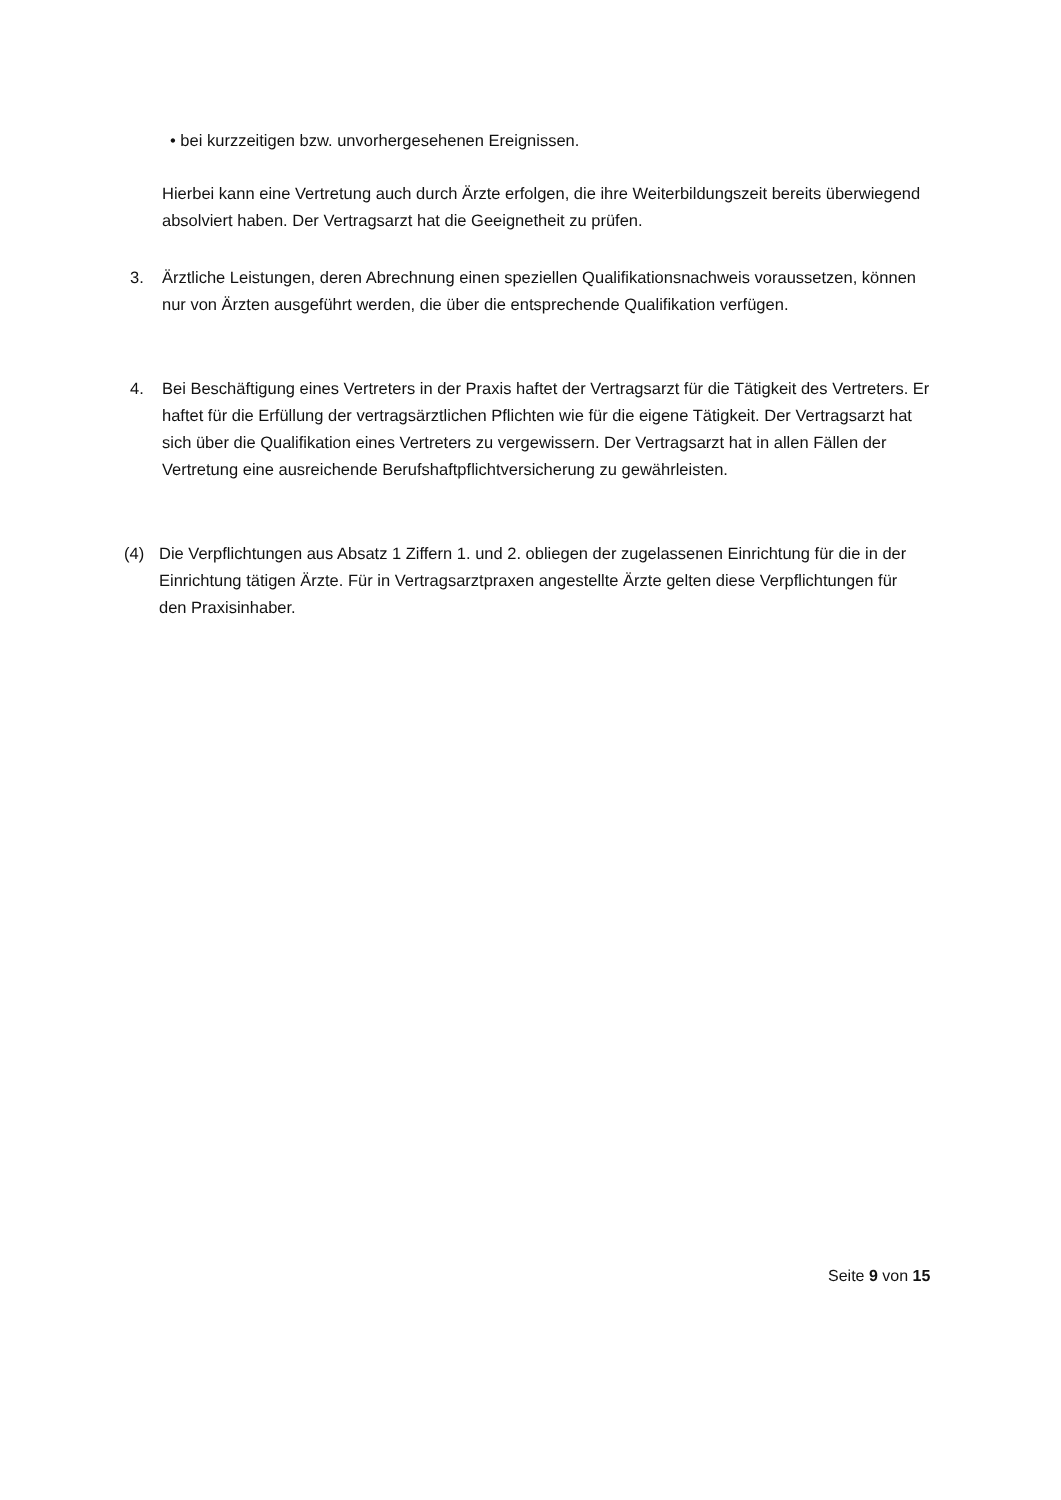• bei kurzzeitigen bzw. unvorhergesehenen Ereignissen.
Hierbei kann eine Vertretung auch durch Ärzte erfolgen, die ihre Weiterbildungszeit bereits überwiegend absolviert haben. Der Vertragsarzt hat die Geeignetheit zu prüfen.
3. Ärztliche Leistungen, deren Abrechnung einen speziellen Qualifikationsnachweis voraussetzen, können nur von Ärzten ausgeführt werden, die über die entsprechende Qualifikation verfügen.
4. Bei Beschäftigung eines Vertreters in der Praxis haftet der Vertragsarzt für die Tätigkeit des Vertreters. Er haftet für die Erfüllung der vertragsärztlichen Pflichten wie für die eigene Tätigkeit. Der Vertragsarzt hat sich über die Qualifikation eines Vertreters zu vergewissern. Der Vertragsarzt hat in allen Fällen der Vertretung eine ausreichende Berufshaftpflichtversicherung zu gewährleisten.
(4) Die Verpflichtungen aus Absatz 1 Ziffern 1. und 2. obliegen der zugelassenen Einrichtung für die in der Einrichtung tätigen Ärzte. Für in Vertragsarztpraxen angestellte Ärzte gelten diese Verpflichtungen für den Praxisinhaber.
Seite 9 von 15